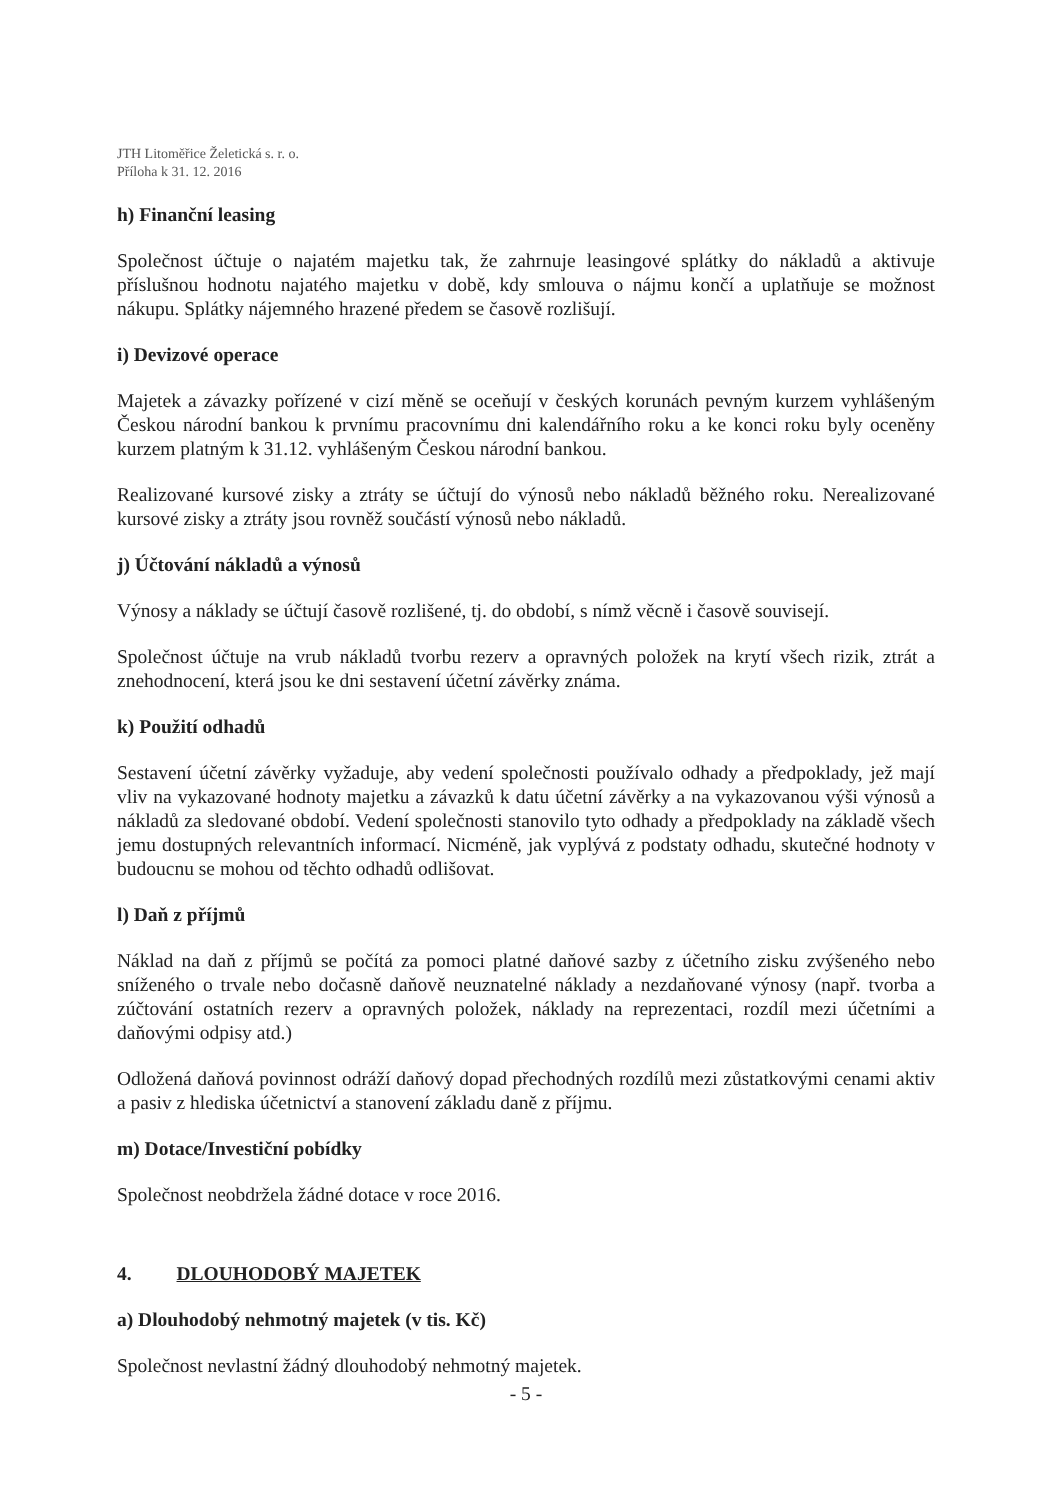JTH Litoměřice Želetická s. r. o.
Příloha k 31. 12. 2016
h) Finanční leasing
Společnost účtuje o najatém majetku tak, že zahrnuje leasingové splátky do nákladů a aktivuje příslušnou hodnotu najatého majetku v době, kdy smlouva o nájmu končí a uplatňuje se možnost nákupu. Splátky nájemného hrazené předem se časově rozlišují.
i) Devizové operace
Majetek a závazky pořízené v cizí měně se oceňují v českých korunách pevným kurzem vyhlášeným Českou národní bankou k prvnímu pracovnímu dni kalendářního roku a ke konci roku byly oceněny kurzem platným k 31.12. vyhlášeným Českou národní bankou.
Realizované kursové zisky a ztráty se účtují do výnosů nebo nákladů běžného roku. Nerealizované kursové zisky a ztráty jsou rovněž součástí výnosů nebo nákladů.
j) Účtování nákladů a výnosů
Výnosy a náklady se účtují časově rozlišené, tj. do období, s nímž věcně i časově souvisejí.
Společnost účtuje na vrub nákladů tvorbu rezerv a opravných položek na krytí všech rizik, ztrát a znehodnocení, která jsou ke dni sestavení účetní závěrky známa.
k) Použití odhadů
Sestavení účetní závěrky vyžaduje, aby vedení společnosti používalo odhady a předpoklady, jež mají vliv na vykazované hodnoty majetku a závazků k datu účetní závěrky a na vykazovanou výši výnosů a nákladů za sledované období. Vedení společnosti stanovilo tyto odhady a předpoklady na základě všech jemu dostupných relevantních informací. Nicméně, jak vyplývá z podstaty odhadu, skutečné hodnoty v budoucnu se mohou od těchto odhadů odlišovat.
l) Daň z příjmů
Náklad na daň z příjmů se počítá za pomoci platné daňové sazby z účetního zisku zvýšeného nebo sníženého o trvale nebo dočasně daňově neuznatelné náklady a nezdaňované výnosy (např. tvorba a zúčtování ostatních rezerv a opravných položek, náklady na reprezentaci, rozdíl mezi účetními a daňovými odpisy atd.)
Odložená daňová povinnost odráží daňový dopad přechodných rozdílů mezi zůstatkovými cenami aktiv a pasiv z hlediska účetnictví a stanovení základu daně z příjmu.
m) Dotace/Investiční pobídky
Společnost neobdržela žádné dotace v roce 2016.
4. DLOUHODOBÝ MAJETEK
a) Dlouhodobý nehmotný majetek (v tis. Kč)
Společnost nevlastní žádný dlouhodobý nehmotný majetek.
- 5 -